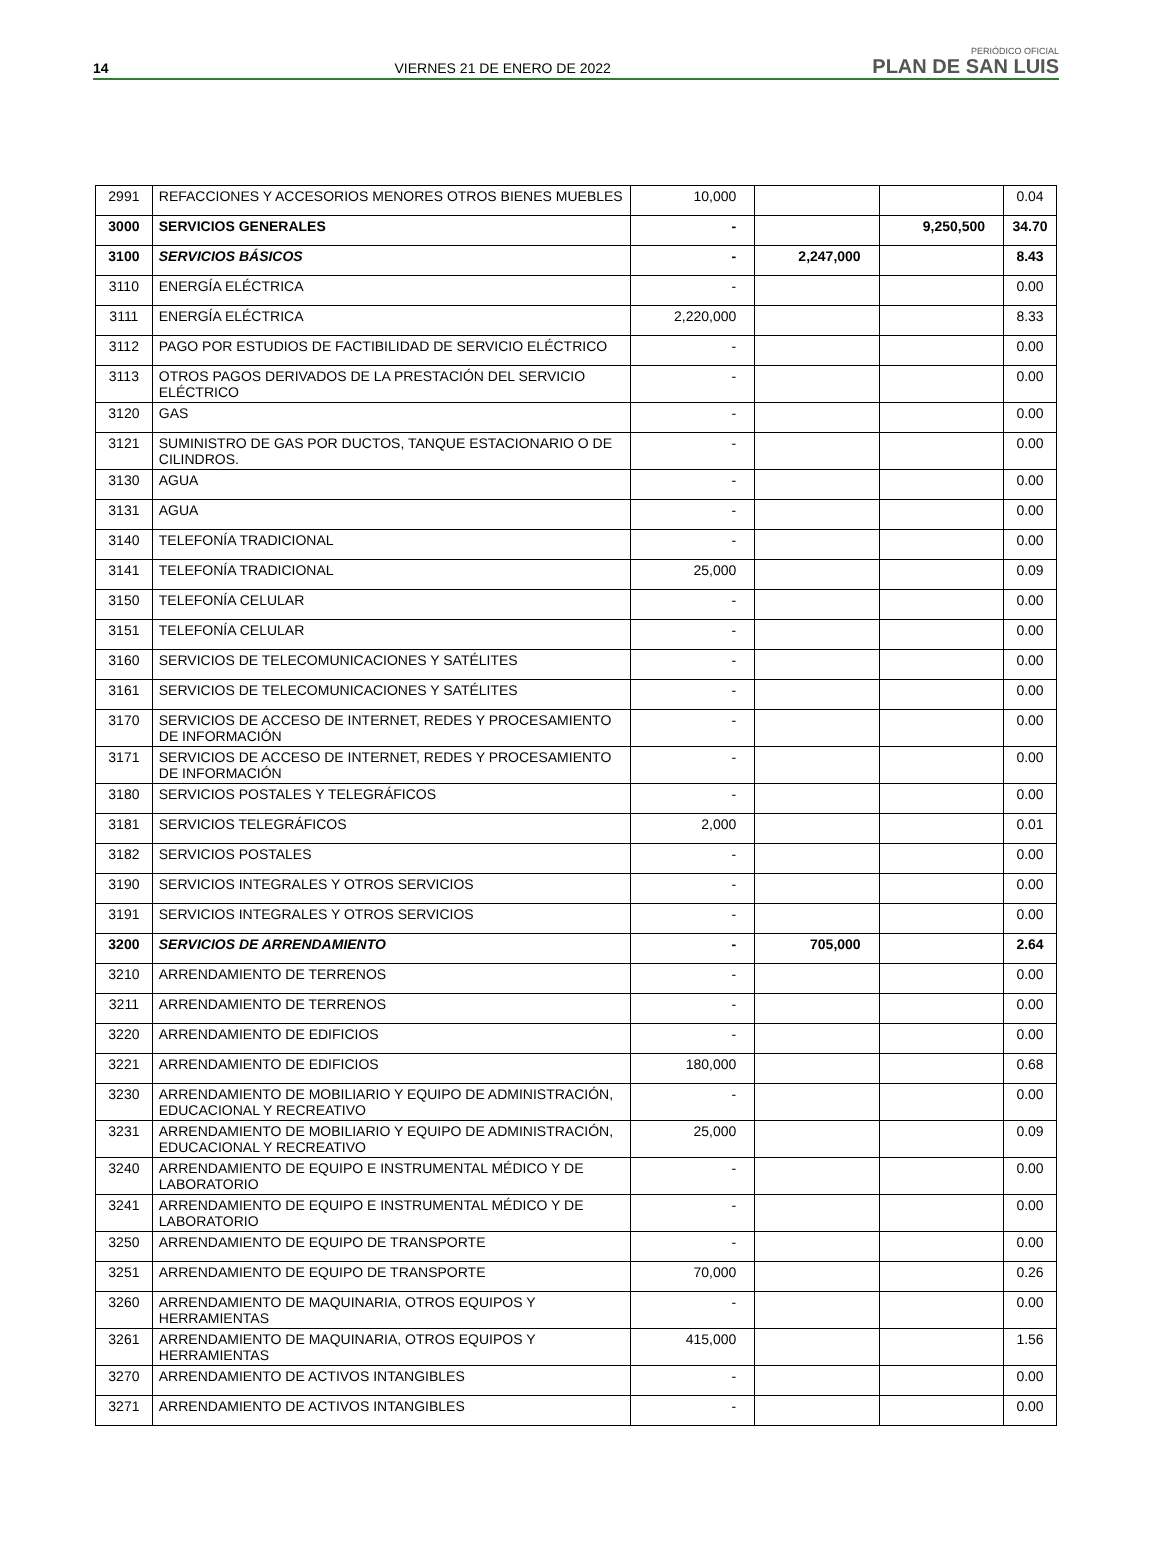14 VIERNES 21 DE ENERO DE 2022 PERIÓDICO OFICIAL
PLAN DE SAN LUIS
| 2991 | REFACCIONES Y ACCESORIOS MENORES OTROS BIENES MUEBLES | 10,000 | | | 0.04 |
| 3000 | SERVICIOS GENERALES | - | | 9,250,500 | 34.70 |
| 3100 | SERVICIOS BÁSICOS | - | 2,247,000 | | 8.43 |
| 3110 | ENERGÍA ELÉCTRICA | - | | | 0.00 |
| 3111 | ENERGÍA ELÉCTRICA | 2,220,000 | | | 8.33 |
| 3112 | PAGO POR ESTUDIOS DE FACTIBILIDAD DE SERVICIO ELÉCTRICO | - | | | 0.00 |
| 3113 | OTROS PAGOS DERIVADOS DE LA PRESTACIÓN DEL SERVICIO ELÉCTRICO | - | | | 0.00 |
| 3120 | GAS | - | | | 0.00 |
| 3121 | SUMINISTRO DE GAS POR DUCTOS, TANQUE ESTACIONARIO O DE CILINDROS. | - | | | 0.00 |
| 3130 | AGUA | - | | | 0.00 |
| 3131 | AGUA | - | | | 0.00 |
| 3140 | TELEFONÍA TRADICIONAL | - | | | 0.00 |
| 3141 | TELEFONÍA TRADICIONAL | 25,000 | | | 0.09 |
| 3150 | TELEFONÍA CELULAR | - | | | 0.00 |
| 3151 | TELEFONÍA CELULAR | - | | | 0.00 |
| 3160 | SERVICIOS DE TELECOMUNICACIONES Y SATÉLITES | - | | | 0.00 |
| 3161 | SERVICIOS DE TELECOMUNICACIONES Y SATÉLITES | - | | | 0.00 |
| 3170 | SERVICIOS DE ACCESO DE INTERNET, REDES Y PROCESAMIENTO DE INFORMACIÓN | - | | | 0.00 |
| 3171 | SERVICIOS DE ACCESO DE INTERNET, REDES Y PROCESAMIENTO DE INFORMACIÓN | - | | | 0.00 |
| 3180 | SERVICIOS POSTALES Y TELEGRÁFICOS | - | | | 0.00 |
| 3181 | SERVICIOS TELEGRÁFICOS | 2,000 | | | 0.01 |
| 3182 | SERVICIOS POSTALES | - | | | 0.00 |
| 3190 | SERVICIOS INTEGRALES Y OTROS SERVICIOS | - | | | 0.00 |
| 3191 | SERVICIOS INTEGRALES Y OTROS SERVICIOS | - | | | 0.00 |
| 3200 | SERVICIOS DE ARRENDAMIENTO | - | 705,000 | | 2.64 |
| 3210 | ARRENDAMIENTO DE TERRENOS | - | | | 0.00 |
| 3211 | ARRENDAMIENTO DE TERRENOS | - | | | 0.00 |
| 3220 | ARRENDAMIENTO DE EDIFICIOS | - | | | 0.00 |
| 3221 | ARRENDAMIENTO DE EDIFICIOS | 180,000 | | | 0.68 |
| 3230 | ARRENDAMIENTO DE MOBILIARIO Y EQUIPO DE ADMINISTRACIÓN, EDUCACIONAL Y RECREATIVO | - | | | 0.00 |
| 3231 | ARRENDAMIENTO DE MOBILIARIO Y EQUIPO DE ADMINISTRACIÓN, EDUCACIONAL Y RECREATIVO | 25,000 | | | 0.09 |
| 3240 | ARRENDAMIENTO DE EQUIPO E INSTRUMENTAL MÉDICO Y DE LABORATORIO | - | | | 0.00 |
| 3241 | ARRENDAMIENTO DE EQUIPO E INSTRUMENTAL MÉDICO Y DE LABORATORIO | - | | | 0.00 |
| 3250 | ARRENDAMIENTO DE EQUIPO DE TRANSPORTE | - | | | 0.00 |
| 3251 | ARRENDAMIENTO DE EQUIPO DE TRANSPORTE | 70,000 | | | 0.26 |
| 3260 | ARRENDAMIENTO DE MAQUINARIA, OTROS EQUIPOS Y HERRAMIENTAS | - | | | 0.00 |
| 3261 | ARRENDAMIENTO DE MAQUINARIA, OTROS EQUIPOS Y HERRAMIENTAS | 415,000 | | | 1.56 |
| 3270 | ARRENDAMIENTO DE ACTIVOS INTANGIBLES | - | | | 0.00 |
| 3271 | ARRENDAMIENTO DE ACTIVOS INTANGIBLES | - | | | 0.00 |